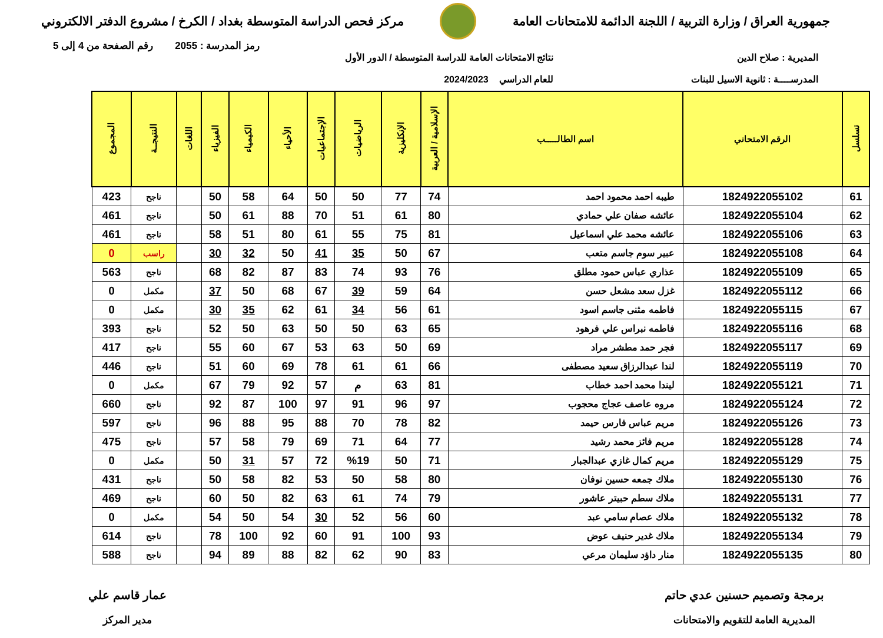جمهورية العراق / وزارة التربية / اللجنة الدائمة للامتحانات العامة
مركز فحص الدراسة المتوسطة بغداد / الكرخ / مشروع الدفتر الالكتروني
رمز المدرسة : 2055 رقم الصفحة من 4 إلى 5
المديرية : صلاح الدين
المدرســــة : ثانوية الاسيل للبنات
نتائج الامتحانات العامة للدراسة المتوسطة / الدور الأول
للعام الدراسي 2024/2023
| تسلسل | الرقم الامتحاني | اسم الطالـــــب | الإسلامية / العربية | الإنكليزية | الرياضيات | الإجتماعيات | الأحياء | الكيمياء | الفيزياء | اللغات | النتيجــة | المجموع |
| --- | --- | --- | --- | --- | --- | --- | --- | --- | --- | --- | --- | --- |
| 61 | 1824922055102 | طيبه احمد محمود احمد | 74 | 77 | 50 | 50 | 64 | 58 | 50 | | ناجح | 423 |
| 62 | 1824922055104 | عائشه صفان علي حمادي | 80 | 61 | 51 | 70 | 88 | 61 | 50 | | ناجح | 461 |
| 63 | 1824922055106 | عائشه محمد علي اسماعيل | 81 | 75 | 55 | 61 | 80 | 51 | 58 | | ناجح | 461 |
| 64 | 1824922055108 | عبير سوم جاسم متعب | 67 | 50 | 35 | 41 | 50 | 32 | 30 | | راسب | 0 |
| 65 | 1824922055109 | عذاري عباس حمود مطلق | 76 | 93 | 74 | 83 | 87 | 82 | 68 | | ناجح | 563 |
| 66 | 1824922055112 | غزل سعد مشعل حسن | 64 | 59 | 39 | 67 | 68 | 50 | 37 | | مكمل | 0 |
| 67 | 1824922055115 | فاطمه مثنى جاسم اسود | 61 | 56 | 34 | 61 | 62 | 35 | 30 | | مكمل | 0 |
| 68 | 1824922055116 | فاطمه نبراس علي فرهود | 65 | 63 | 50 | 50 | 63 | 50 | 52 | | ناجح | 393 |
| 69 | 1824922055117 | فجر حمد مطشر مراد | 69 | 50 | 63 | 53 | 67 | 60 | 55 | | ناجح | 417 |
| 70 | 1824922055119 | لندا عبدالرزاق سعيد مصطفى | 66 | 61 | 61 | 78 | 69 | 60 | 51 | | ناجح | 446 |
| 71 | 1824922055121 | ليندا محمد احمد خطاب | 81 | 63 | م | 57 | 92 | 79 | 67 | | مكمل | 0 |
| 72 | 1824922055124 | مروه عاصف عجاج محجوب | 97 | 96 | 91 | 97 | 100 | 87 | 92 | | ناجح | 660 |
| 73 | 1824922055126 | مريم عباس فارس حيمد | 82 | 78 | 70 | 88 | 95 | 88 | 96 | | ناجح | 597 |
| 74 | 1824922055128 | مريم فائز محمد رشيد | 77 | 64 | 71 | 69 | 79 | 58 | 57 | | ناجح | 475 |
| 75 | 1824922055129 | مريم كمال غازي عبدالجبار | 71 | 50 | %19 | 72 | 57 | 31 | 50 | | مكمل | 0 |
| 76 | 1824922055130 | ملاك جمعه حسين نوفان | 80 | 58 | 50 | 53 | 82 | 58 | 50 | | ناجح | 431 |
| 77 | 1824922055131 | ملاك سطم حبيتر عاشور | 79 | 74 | 61 | 63 | 82 | 50 | 60 | | ناجح | 469 |
| 78 | 1824922055132 | ملاك عصام سامي عبد | 60 | 56 | 52 | 30 | 54 | 50 | 54 | | مكمل | 0 |
| 79 | 1824922055134 | ملاك غدير حنيف عوض | 93 | 100 | 91 | 60 | 92 | 100 | 78 | | ناجح | 614 |
| 80 | 1824922055135 | منار داؤد سليمان مرعي | 83 | 90 | 62 | 82 | 88 | 89 | 94 | | ناجح | 588 |
برمجة وتصميم حسنين عدي حاتم
المديرية العامة للتقويم والامتحانات
عمار قاسم علي
مدير المركز